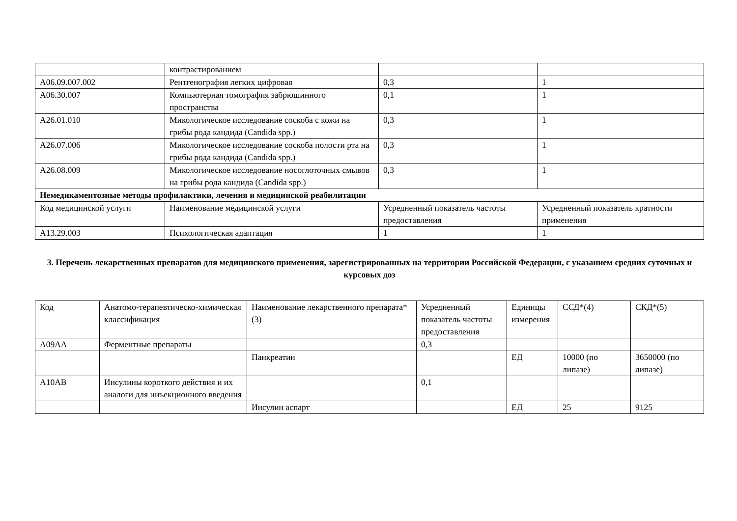| | контрастированием | | |
| A06.09.007.002 | Рентгенография легких цифровая | 0,3 | 1 |
| A06.30.007 | Компьютерная томография забрюшинного пространства | 0,1 | 1 |
| A26.01.010 | Микологическое исследование соскоба с кожи на грибы рода кандида (Candida spp.) | 0,3 | 1 |
| A26.07.006 | Микологическое исследование соскоба полости рта на грибы рода кандида (Candida spp.) | 0,3 | 1 |
| A26.08.009 | Микологическое исследование носоглоточных смывов на грибы рода кандида (Candida spp.) | 0,3 | 1 |
| Немедикаментозные методы профилактики, лечения и медицинской реабилитации | | | |
| Код медицинской услуги | Наименование медицинской услуги | Усредненный показатель частоты предоставления | Усредненный показатель кратности применения |
| A13.29.003 | Психологическая адаптация | 1 | 1 |
3. Перечень лекарственных препаратов для медицинского применения, зарегистрированных на территории Российской Федерации, с указанием средних суточных и курсовых доз
| Код | Анатомо-терапевтическо-химическая классификация | Наименование лекарственного препарата*(3) | Усредненный показатель частоты предоставления | Единицы измерения | ССД*(4) | СКД*(5) |
| A09AA | Ферментные препараты | | 0,3 | | | |
| | | Панкреатин | | ЕД | 10000 (по липазе) | 3650000 (по липазе) |
| A10AB | Инсулины короткого действия и их аналоги для инъекционного введения | | 0,1 | | | |
| | | Инсулин аспарт | | ЕД | 25 | 9125 |